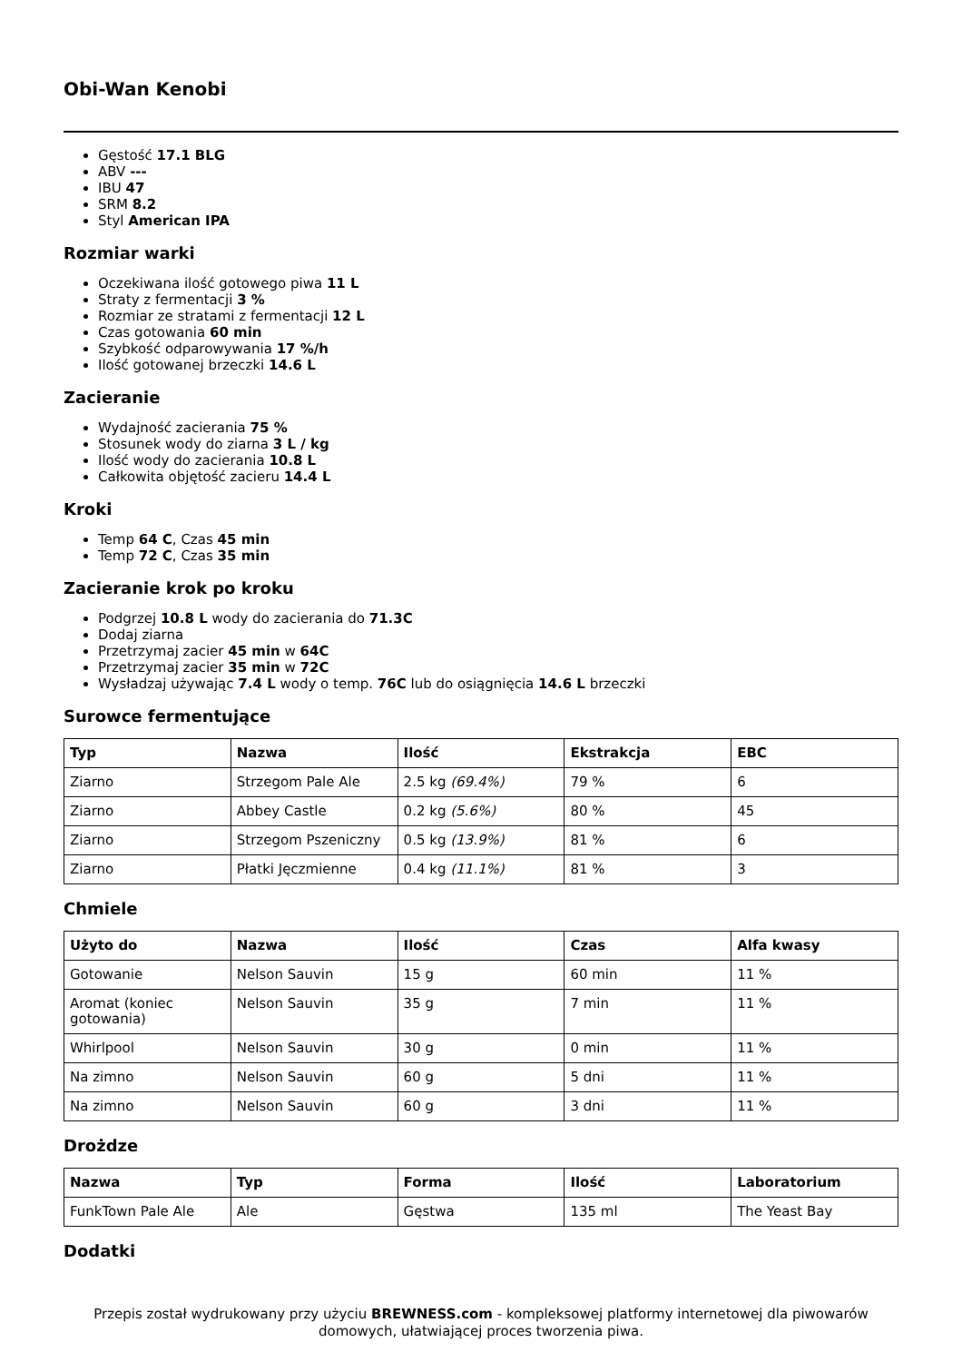Obi-Wan Kenobi
Gęstość 17.1 BLG
ABV ---
IBU 47
SRM 8.2
Styl American IPA
Rozmiar warki
Oczekiwana ilość gotowego piwa 11 L
Straty z fermentacji 3 %
Rozmiar ze stratami z fermentacji 12 L
Czas gotowania 60 min
Szybkość odparowywania 17 %/h
Ilość gotowanej brzeczki 14.6 L
Zacieranie
Wydajność zacierania 75 %
Stosunek wody do ziarna 3 L / kg
Ilość wody do zacierania 10.8 L
Całkowita objętość zacieru 14.4 L
Kroki
Temp 64 C, Czas 45 min
Temp 72 C, Czas 35 min
Zacieranie krok po kroku
Podgrzej 10.8 L wody do zacierania do 71.3C
Dodaj ziarna
Przetrzymaj zacier 45 min w 64C
Przetrzymaj zacier 35 min w 72C
Wysładzaj używając 7.4 L wody o temp. 76C lub do osiągnięcia 14.6 L brzeczki
Surowce fermentujące
| Typ | Nazwa | Ilość | Ekstrakcja | EBC |
| --- | --- | --- | --- | --- |
| Ziarno | Strzegom Pale Ale | 2.5 kg (69.4%) | 79 % | 6 |
| Ziarno | Abbey Castle | 0.2 kg (5.6%) | 80 % | 45 |
| Ziarno | Strzegom Pszeniczny | 0.5 kg (13.9%) | 81 % | 6 |
| Ziarno | Płatki Jęczmienne | 0.4 kg (11.1%) | 81 % | 3 |
Chmiele
| Użyto do | Nazwa | Ilość | Czas | Alfa kwasy |
| --- | --- | --- | --- | --- |
| Gotowanie | Nelson Sauvin | 15 g | 60 min | 11 % |
| Aromat (koniec gotowania) | Nelson Sauvin | 35 g | 7 min | 11 % |
| Whirlpool | Nelson Sauvin | 30 g | 0 min | 11 % |
| Na zimno | Nelson Sauvin | 60 g | 5 dni | 11 % |
| Na zimno | Nelson Sauvin | 60 g | 3 dni | 11 % |
Drożdze
| Nazwa | Typ | Forma | Ilość | Laboratorium |
| --- | --- | --- | --- | --- |
| FunkTown Pale Ale | Ale | Gęstwa | 135 ml | The Yeast Bay |
Dodatki
Przepis został wydrukowany przy użyciu BREWNESS.com - kompleksowej platformy internetowej dla piwowarów domowych, ułatwiającej proces tworzenia piwa.